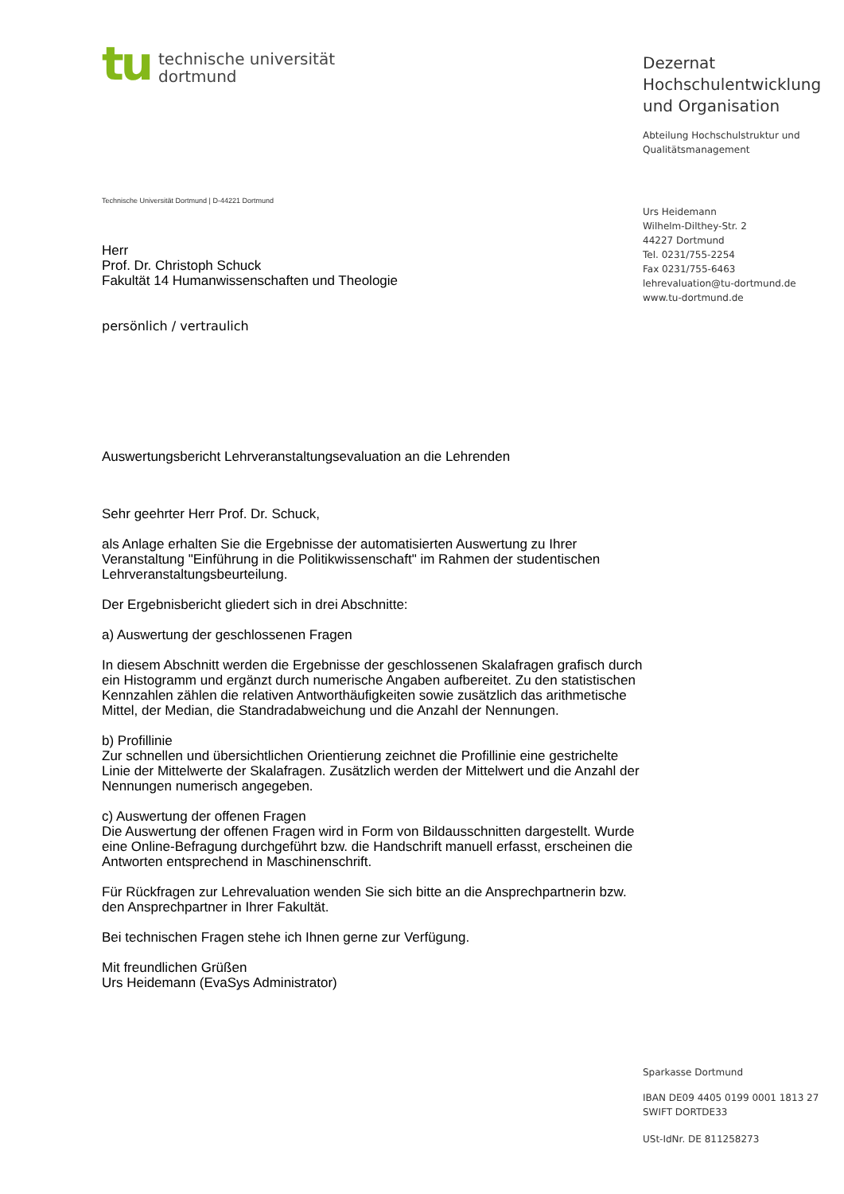tu
technische universität
dortmund
Technische Universität Dortmund | D-44221 Dortmund
Herr
Prof. Dr. Christoph Schuck
Fakultät 14 Humanwissenschaften und Theologie
persönlich / vertraulich
Auswertungsbericht Lehrveranstaltungsevaluation an die Lehrenden
Sehr geehrter Herr Prof. Dr. Schuck,
als Anlage erhalten Sie die Ergebnisse der automatisierten Auswertung zu Ihrer Veranstaltung "Einführung in die Politikwissenschaft" im Rahmen der studentischen Lehrveranstaltungsbeurteilung.
Der Ergebnisbericht gliedert sich in drei Abschnitte:
a) Auswertung der geschlossenen Fragen
In diesem Abschnitt werden die Ergebnisse der geschlossenen Skalafragen grafisch durch ein Histogramm und ergänzt durch numerische Angaben aufbereitet. Zu den statistischen Kennzahlen zählen die relativen Antworthäufigkeiten sowie zusätzlich das arithmetische Mittel, der Median, die Standradabweichung und die Anzahl der Nennungen.
b) Profillinie
Zur schnellen und übersichtlichen Orientierung zeichnet die Profillinie eine gestrichelte Linie der Mittelwerte der Skalafragen. Zusätzlich werden der Mittelwert und die Anzahl der Nennungen numerisch angegeben.
c) Auswertung der offenen Fragen
Die Auswertung der offenen Fragen wird in Form von Bildausschnitten dargestellt. Wurde eine Online-Befragung durchgeführt bzw. die Handschrift manuell erfasst, erscheinen die Antworten entsprechend in Maschinenschrift.
Für Rückfragen zur Lehrevaluation wenden Sie sich bitte an die Ansprechpartnerin bzw. den Ansprechpartner in Ihrer Fakultät.
Bei technischen Fragen stehe ich Ihnen gerne zur Verfügung.
Mit freundlichen Grüßen
Urs Heidemann (EvaSys Administrator)
Dezernat
Hochschulentwicklung
und Organisation
Abteilung Hochschulstruktur und
Qualitätsmanagement
Urs Heidemann
Wilhelm-Dilthey-Str. 2
44227 Dortmund
Tel. 0231/755-2254
Fax 0231/755-6463
lehrevaluation@tu-dortmund.de
www.tu-dortmund.de
Sparkasse Dortmund
IBAN DE09 4405 0199 0001 1813 27
SWIFT DORTDE33
USt-IdNr. DE 811258273